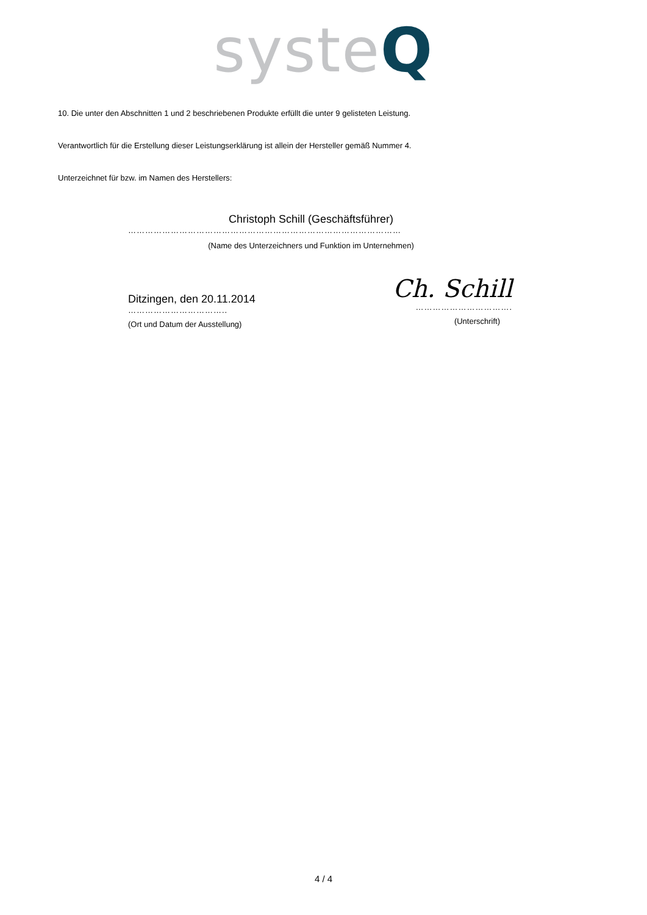systeQ
10. Die unter den Abschnitten 1 und 2 beschriebenen Produkte erfüllt die unter 9 gelisteten Leistung.
Verantwortlich für die Erstellung dieser Leistungserklärung ist allein der Hersteller gemäß Nummer 4.
Unterzeichnet für bzw. im Namen des Herstellers:
Christoph Schill (Geschäftsführer)
……………………………………………………………………………………
(Name des Unterzeichners und Funktion im Unternehmen)
Ditzingen, den 20.11.2014
……………………………..
(Ort und Datum der Ausstellung)
Ch. Schill
…………………………….
(Unterschrift)
4 / 4